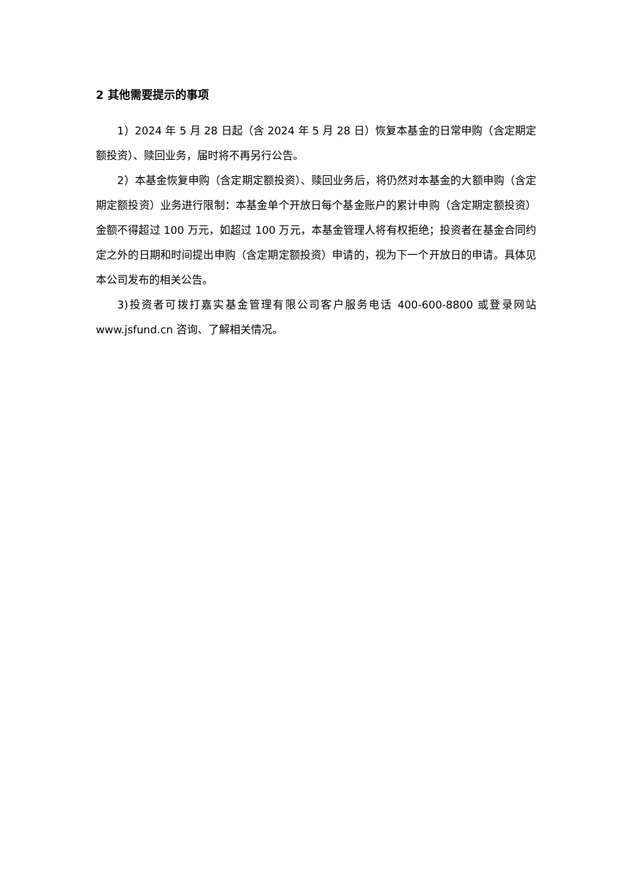2 其他需要提示的事项
1）2024 年 5 月 28 日起（含 2024 年 5 月 28 日）恢复本基金的日常申购（含定期定额投资）、赎回业务，届时将不再另行公告。
2）本基金恢复申购（含定期定额投资）、赎回业务后，将仍然对本基金的大额申购（含定期定额投资）业务进行限制：本基金单个开放日每个基金账户的累计申购（含定期定额投资）金额不得超过 100 万元，如超过 100 万元，本基金管理人将有权拒绝；投资者在基金合同约定之外的日期和时间提出申购（含定期定额投资）申请的，视为下一个开放日的申请。具体见本公司发布的相关公告。
3)投资者可拨打嘉实基金管理有限公司客户服务电话 400-600-8800 或登录网站 www.jsfund.cn 咨询、了解相关情况。